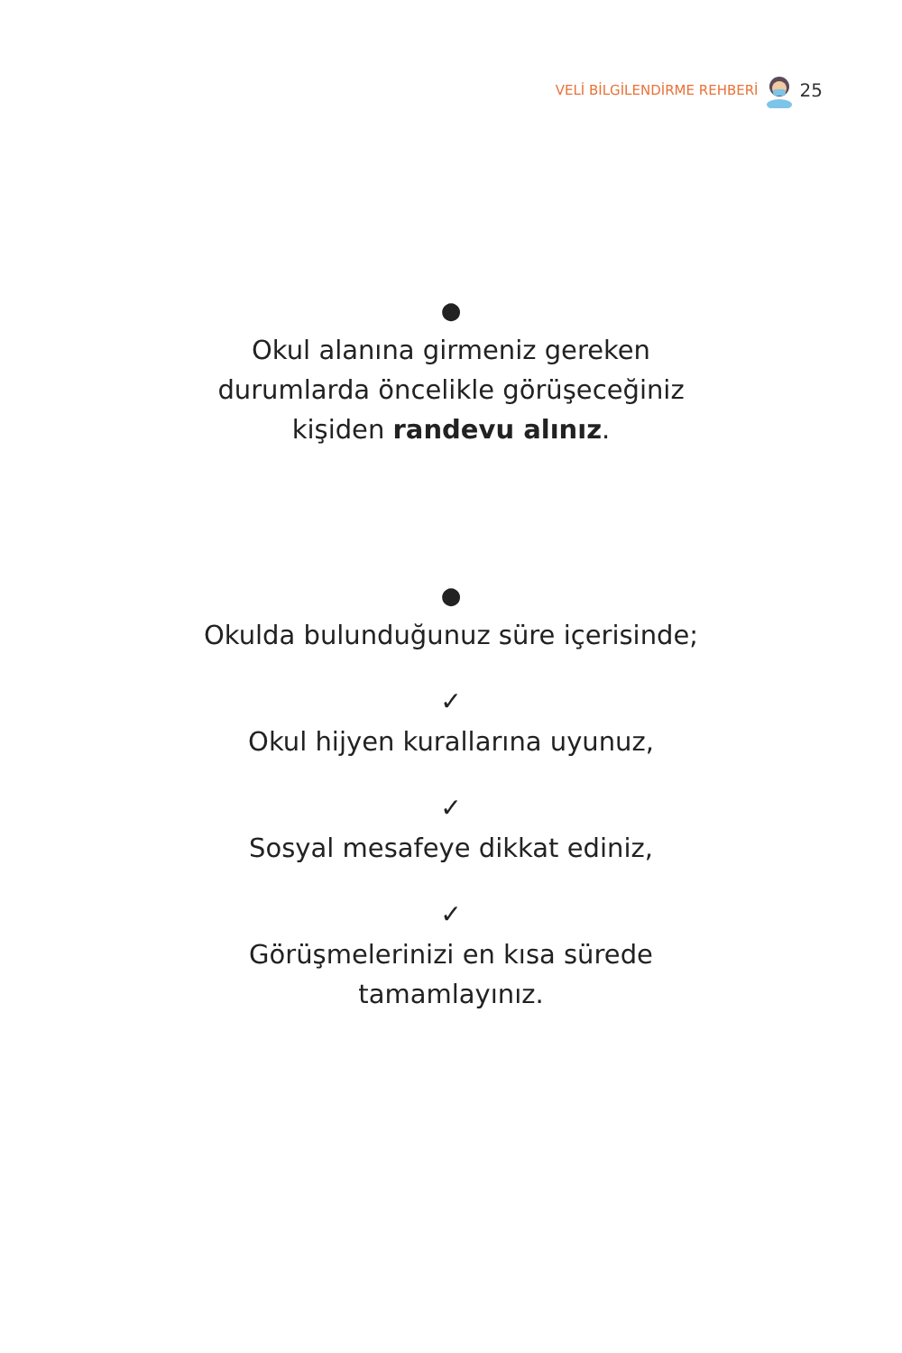VELİ BİLGİLENDİRME REHBERİ 25
●
Okul alanına girmeniz gereken
durumlarda öncelikle görüşeceğiniz
kişiden randevu alınız.
●
Okulda bulunduğunuz süre içerisinde;
✓
Okul hijyen kurallarına uyunuz,
✓
Sosyal mesafeye dikkat ediniz,
✓
Görüşmelerinizi en kısa sürede
tamamlayınız.